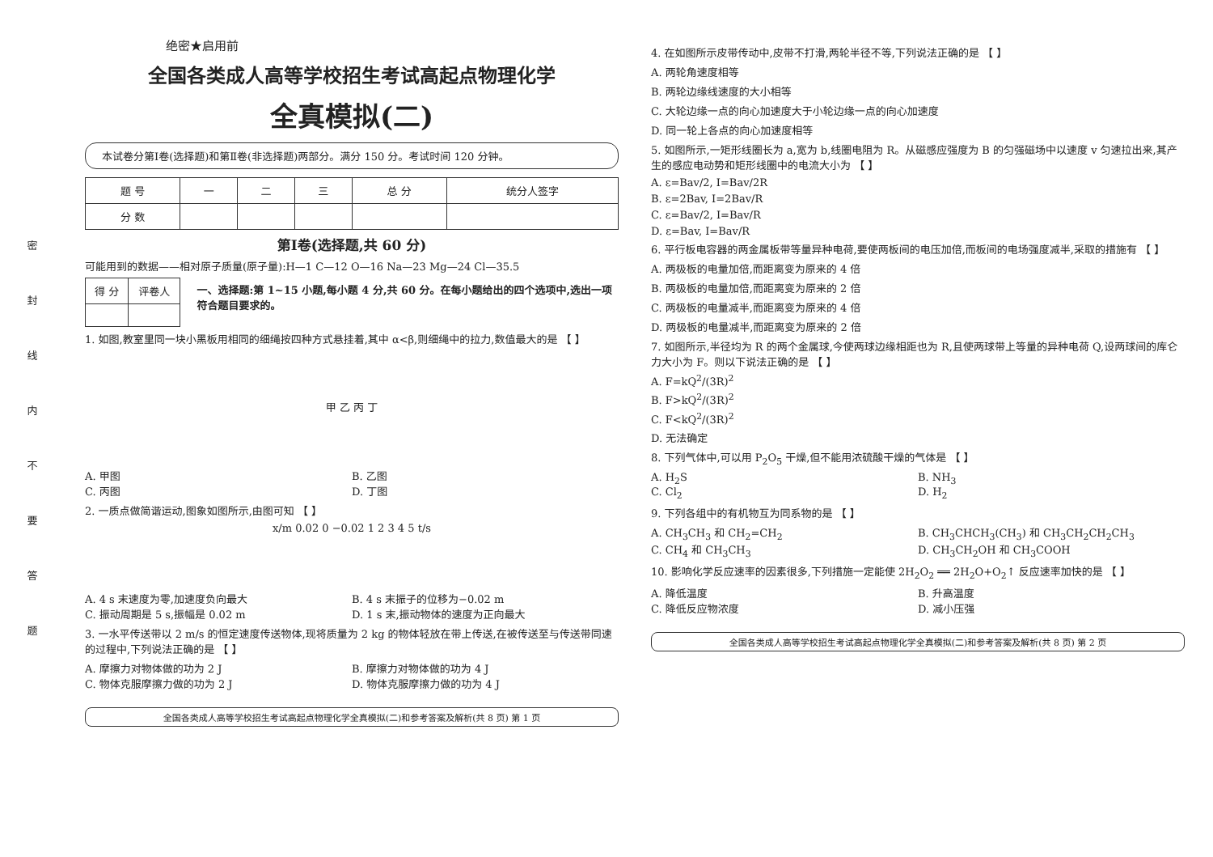密
封
线
内
不
要
答
题
绝密★启用前
全国各类成人高等学校招生考试高起点物理化学
全真模拟(二)
本试卷分第Ⅰ卷(选择题)和第Ⅱ卷(非选择题)两部分。满分 150 分。考试时间 120 分钟。
| 题 号 | 一 | 二 | 三 | 总 分 | 统分人签字 |
| 分 数 | | | | | |
第Ⅰ卷(选择题,共 60 分)
可能用到的数据——相对原子质量(原子量):H—1 C—12 O—16 Na—23 Mg—24 Cl—35.5
| 得 分 | 评卷人 |
一、选择题:第 1~15 小题,每小题 4 分,共 60 分。在每小题给出的四个选项中,选出一项符合题目要求的。
1. 如图,教室里同一块小黑板用相同的细绳按四种方式悬挂着,其中 α<β,则细绳中的拉力,数值最大的是 【 】
甲 乙 丙 丁
A. 甲图 B. 乙图
C. 丙图 D. 丁图
2. 一质点做简谐运动,图象如图所示,由图可知 【 】
x/m 0.02 0 −0.02 1 2 3 4 5 t/s
A. 4 s 末速度为零,加速度负向最大 B. 4 s 末振子的位移为−0.02 m
C. 振动周期是 5 s,振幅是 0.02 m D. 1 s 末,振动物体的速度为正向最大
3. 一水平传送带以 2 m/s 的恒定速度传送物体,现将质量为 2 kg 的物体轻放在带上传送,在被传送至与传送带同速的过程中,下列说法正确的是 【 】
A. 摩擦力对物体做的功为 2 J B. 摩擦力对物体做的功为 4 J
C. 物体克服摩擦力做的功为 2 J D. 物体克服摩擦力做的功为 4 J
全国各类成人高等学校招生考试高起点物理化学全真模拟(二)和参考答案及解析(共 8 页) 第 1 页
4. 在如图所示皮带传动中,皮带不打滑,两轮半径不等,下列说法正确的是 【 】
A. 两轮角速度相等
B. 两轮边缘线速度的大小相等
C. 大轮边缘一点的向心加速度大于小轮边缘一点的向心加速度
D. 同一轮上各点的向心加速度相等
5. 如图所示,一矩形线圈长为 a,宽为 b,线圈电阻为 R。从磁感应强度为 B 的匀强磁场中以速度 v 匀速拉出来,其产生的感应电动势和矩形线圈中的电流大小为 【 】
A. ε=Bav/2, I=Bav/2R
B. ε=2Bav, I=2Bav/R
C. ε=Bav/2, I=Bav/R
D. ε=Bav, I=Bav/R
6. 平行板电容器的两金属板带等量异种电荷,要使两板间的电压加倍,而板间的电场强度减半,采取的措施有 【 】
A. 两极板的电量加倍,而距离变为原来的 4 倍
B. 两极板的电量加倍,而距离变为原来的 2 倍
C. 两极板的电量减半,而距离变为原来的 4 倍
D. 两极板的电量减半,而距离变为原来的 2 倍
7. 如图所示,半径均为 R 的两个金属球,今使两球边缘相距也为 R,且使两球带上等量的异种电荷 Q,设两球间的库仑力大小为 F。则以下说法正确的是 【 】
A. F=kQ<sup>2</sup>/(3R)<sup>2</sup>
B. F>kQ<sup>2</sup>/(3R)<sup>2</sup>
C. F<kQ<sup>2</sup>/(3R)<sup>2</sup>
D. 无法确定
8. 下列气体中,可以用 P<sub>2</sub>O<sub>5</sub> 干燥,但不能用浓硫酸干燥的气体是 【 】
A. H<sub>2</sub>S B. NH<sub>3</sub>
C. Cl<sub>2</sub> D. H<sub>2</sub>
9. 下列各组中的有机物互为同系物的是 【 】
A. CH<sub>3</sub>CH<sub>3</sub> 和 CH<sub>2</sub>=CH<sub>2</sub> B. CH<sub>3</sub>CHCH<sub>3</sub>(CH<sub>3</sub>) 和 CH<sub>3</sub>CH<sub>2</sub>CH<sub>2</sub>CH<sub>3</sub>
C. CH<sub>4</sub> 和 CH<sub>3</sub>CH<sub>3</sub> D. CH<sub>3</sub>CH<sub>2</sub>OH 和 CH<sub>3</sub>COOH
10. 影响化学反应速率的因素很多,下列措施一定能使 2H<sub>2</sub>O<sub>2</sub> ══ 2H<sub>2</sub>O+O<sub>2</sub>↑ 反应速率加快的是 【 】
A. 降低温度 B. 升高温度
C. 降低反应物浓度 D. 减小压强
全国各类成人高等学校招生考试高起点物理化学全真模拟(二)和参考答案及解析(共 8 页) 第 2 页